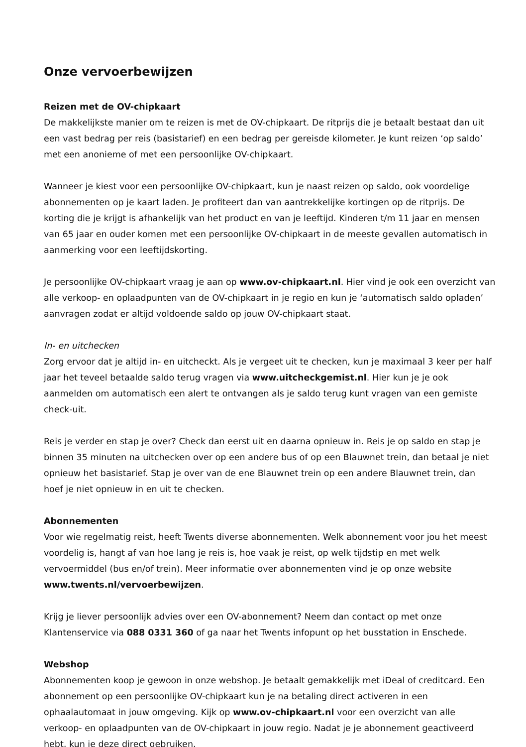Onze vervoerbewijzen
Reizen met de OV-chipkaart
De makkelijkste manier om te reizen is met de OV-chipkaart. De ritprijs die je betaalt bestaat dan uit een vast bedrag per reis (basistarief) en een bedrag per gereisde kilometer. Je kunt reizen ‘op saldo’ met een anonieme of met een persoonlijke OV-chipkaart.
Wanneer je kiest voor een persoonlijke OV-chipkaart, kun je naast reizen op saldo, ook voordelige abonnementen op je kaart laden. Je profiteert dan van aantrekkelijke kortingen op de ritprijs. De korting die je krijgt is afhankelijk van het product en van je leeftijd. Kinderen t/m 11 jaar en mensen van 65 jaar en ouder komen met een persoonlijke OV-chipkaart in de meeste gevallen automatisch in aanmerking voor een leeftijdskorting.
Je persoonlijke OV-chipkaart vraag je aan op www.ov-chipkaart.nl. Hier vind je ook een overzicht van alle verkoop- en oplaadpunten van de OV-chipkaart in je regio en kun je ‘automatisch saldo opladen’ aanvragen zodat er altijd voldoende saldo op jouw OV-chipkaart staat.
In- en uitchecken
Zorg ervoor dat je altijd in- en uitcheckt. Als je vergeet uit te checken, kun je maximaal 3 keer per half jaar het teveel betaalde saldo terug vragen via www.uitcheckgemist.nl. Hier kun je je ook aanmelden om automatisch een alert te ontvangen als je saldo terug kunt vragen van een gemiste check-uit.
Reis je verder en stap je over? Check dan eerst uit en daarna opnieuw in. Reis je op saldo en stap je binnen 35 minuten na uitchecken over op een andere bus of op een Blauwnet trein, dan betaal je niet opnieuw het basistarief. Stap je over van de ene Blauwnet trein op een andere Blauwnet trein, dan hoef je niet opnieuw in en uit te checken.
Abonnementen
Voor wie regelmatig reist, heeft Twents diverse abonnementen. Welk abonnement voor jou het meest voordelig is, hangt af van hoe lang je reis is, hoe vaak je reist, op welk tijdstip en met welk vervoermiddel (bus en/of trein). Meer informatie over abonnementen vind je op onze website www.twents.nl/vervoerbewijzen.
Krijg je liever persoonlijk advies over een OV-abonnement? Neem dan contact op met onze Klantenservice via 088 0331 360 of ga naar het Twents infopunt op het busstation in Enschede.
Webshop
Abonnementen koop je gewoon in onze webshop. Je betaalt gemakkelijk met iDeal of creditcard. Een abonnement op een persoonlijke OV-chipkaart kun je na betaling direct activeren in een ophaalautomaat in jouw omgeving. Kijk op www.ov-chipkaart.nl voor een overzicht van alle verkoop- en oplaadpunten van de OV-chipkaart in jouw regio. Nadat je je abonnement geactiveerd hebt, kun je deze direct gebruiken.